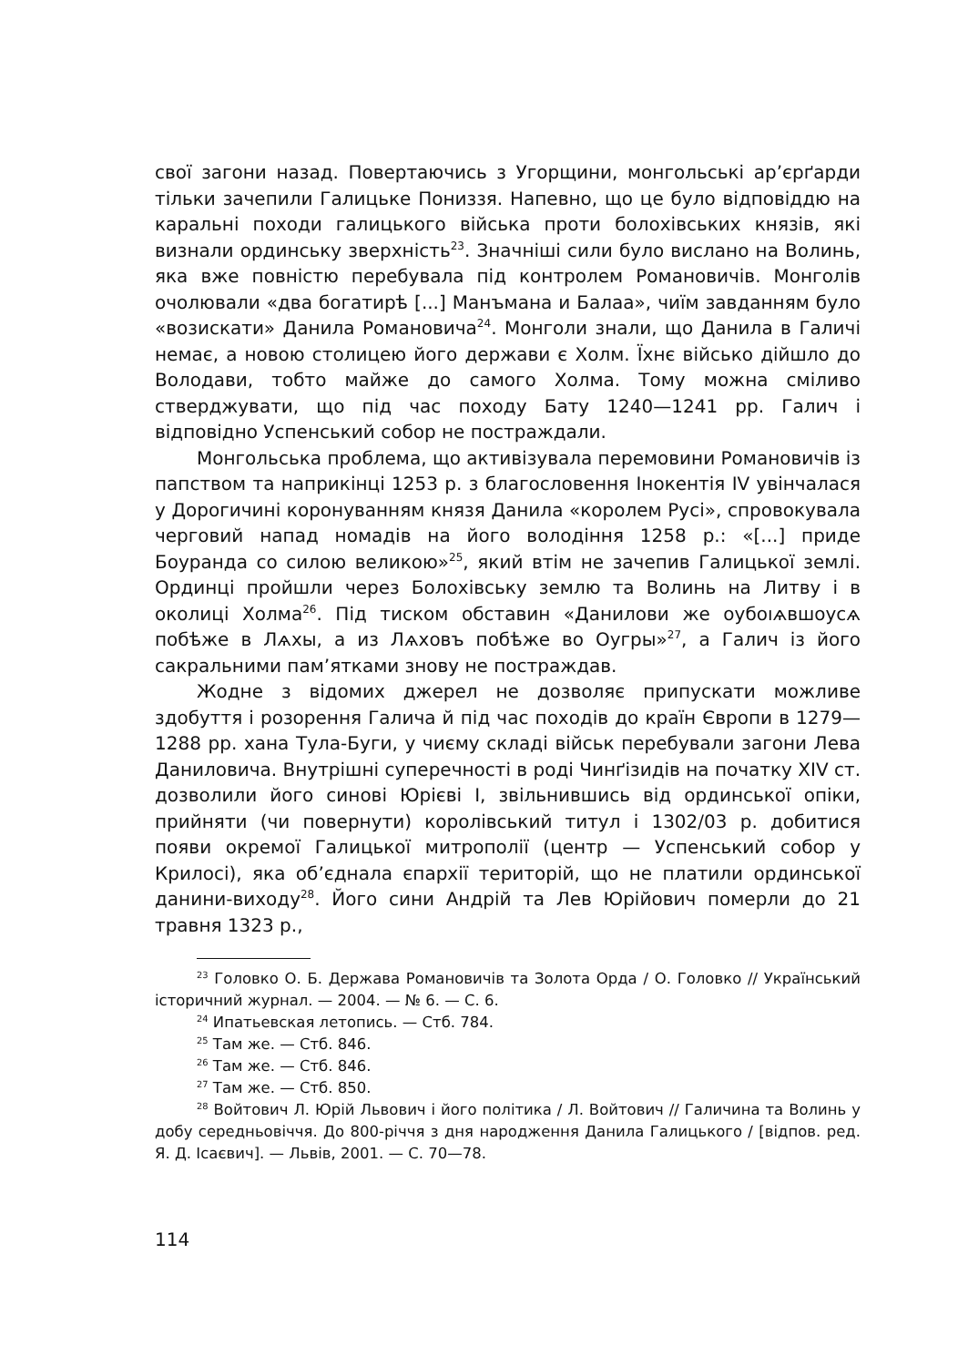свої загони назад. Повертаючись з Угорщини, монгольські ар’єрґарди тільки зачепили Галицьке Пониззя. Напевно, що це було відповіддю на каральні походи галицького війська проти болохівських князів, які визнали ординську зверхність<sup>23</sup>. Значніші сили було вислано на Волинь, яка вже повністю перебувала під контролем Романовичів. Монголів очолювали «два богатирѣ [...] Манъмана и Балаа», чиїм завданням було «возискати» Данила Романовича<sup>24</sup>. Монголи знали, що Данила в Галичі немає, а новою столицею його держави є Холм. Їхнє військо дійшло до Володави, тобто майже до самого Холма. Тому можна сміливо стверджувати, що під час походу Бату 1240—1241 рр. Галич і відповідно Успенський собор не постраждали.
Монгольська проблема, що активізувала перемовини Романовичів із папством та наприкінці 1253 р. з благословення Інокентія IV увінчалася у Дорогичині коронуванням князя Данила «королем Русі», спровокувала черговий напад номадів на його володіння 1258 р.: «[...] приде Боуранда со силою великою»<sup>25</sup>, який втім не зачепив Галицької землі. Ординці пройшли через Болохівську землю та Волинь на Литву і в околиці Холма<sup>26</sup>. Під тиском обставин «Данилови же оубоıѧвшоусѧ побѣже в Лѧхы, а из Лѧховъ побѣже во Оугры»<sup>27</sup>, а Галич із його сакральними пам’ятками знову не постраждав.
Жодне з відомих джерел не дозволяє припускати можливе здобуття і розорення Галича й під час походів до країн Європи в 1279—1288 рр. хана Тула-Буги, у чиєму складі військ перебували загони Лева Даниловича. Внутрішні суперечності в роді Чинґізидів на початку XIV ст. дозволили його синові Юрієві I, звільнившись від ординської опіки, прийняти (чи повернути) королівський титул і 1302/03 р. добитися появи окремої Галицької митрополії (центр — Успенський собор у Крилосі), яка об’єднала єпархії територій, що не платили ординської данини-виходу<sup>28</sup>. Його сини Андрій та Лев Юрійович померли до 21 травня 1323 р.,
<sup>23</sup> Головко О. Б. Держава Романовичів та Золота Орда / О. Головко // Український історичний журнал. — 2004. — № 6. — С. 6.
<sup>24</sup> Ипатьевская летопись. — Стб. 784.
<sup>25</sup> Там же. — Стб. 846.
<sup>26</sup> Там же. — Стб. 846.
<sup>27</sup> Там же. — Стб. 850.
<sup>28</sup> Войтович Л. Юрій Львович і його політика / Л. Войтович // Галичина та Волинь у добу середньовіччя. До 800-річчя з дня народження Данила Галицького / [відпов. ред. Я. Д. Ісаєвич]. — Львів, 2001. — С. 70—78.
114